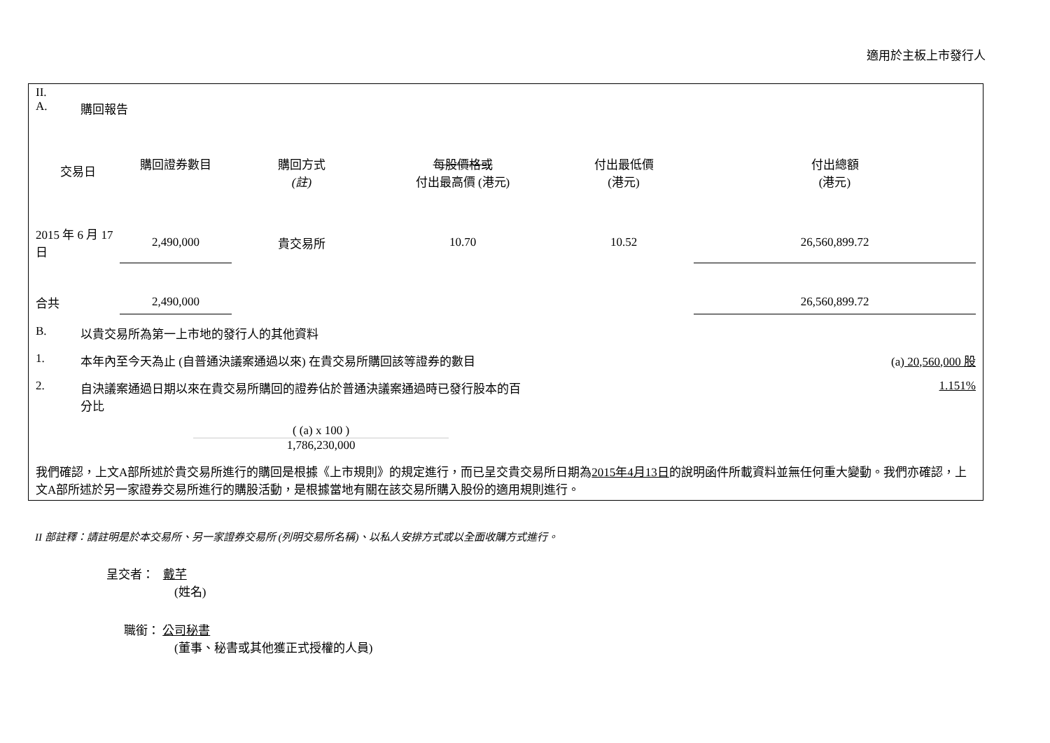適用於主板上市發行人
II.
A. 購回報告
| 交易日 | 購回證券數目 | 購回方式 (註) | 每股價格或 付出最高價 (港元) | 付出最低價 (港元) | 付出總額 (港元) |
| --- | --- | --- | --- | --- | --- |
| 2015 年 6 月 17 日 | 2,490,000 | 貴交易所 | 10.70 | 10.52 | 26,560,899.72 |
| 合共 | 2,490,000 | | | | 26,560,899.72 |
B. 以貴交易所為第一上市地的發行人的其他資料
1. 本年內至今天為止 (自普通決議案通過以來) 在貴交易所購回該等證券的數目 (a) 20,560,000 股
2. 自決議案通過日期以來在貴交易所購回的證券佔於普通決議案通過時已發行股本的百分比 1.151%
( (a) x 100 )
1,786,230,000
我們確認，上文A部所述於貴交易所進行的購回是根據《上市規則》的規定進行，而已呈交貴交易所日期為2015年4月13日的說明函件所載資料並無任何重大變動。我們亦確認，上文A部所述於另一家證券交易所進行的購股活動，是根據當地有關在該交易所購入股份的適用規則進行。
II 部註釋：請註明是於本交易所、另一家證券交易所 (列明交易所名稱)、以私人安排方式或以全面收購方式進行。
呈交者： 戴芊
(姓名)
職銜： 公司秘書
(董事、秘書或其他獲正式授權的人員)